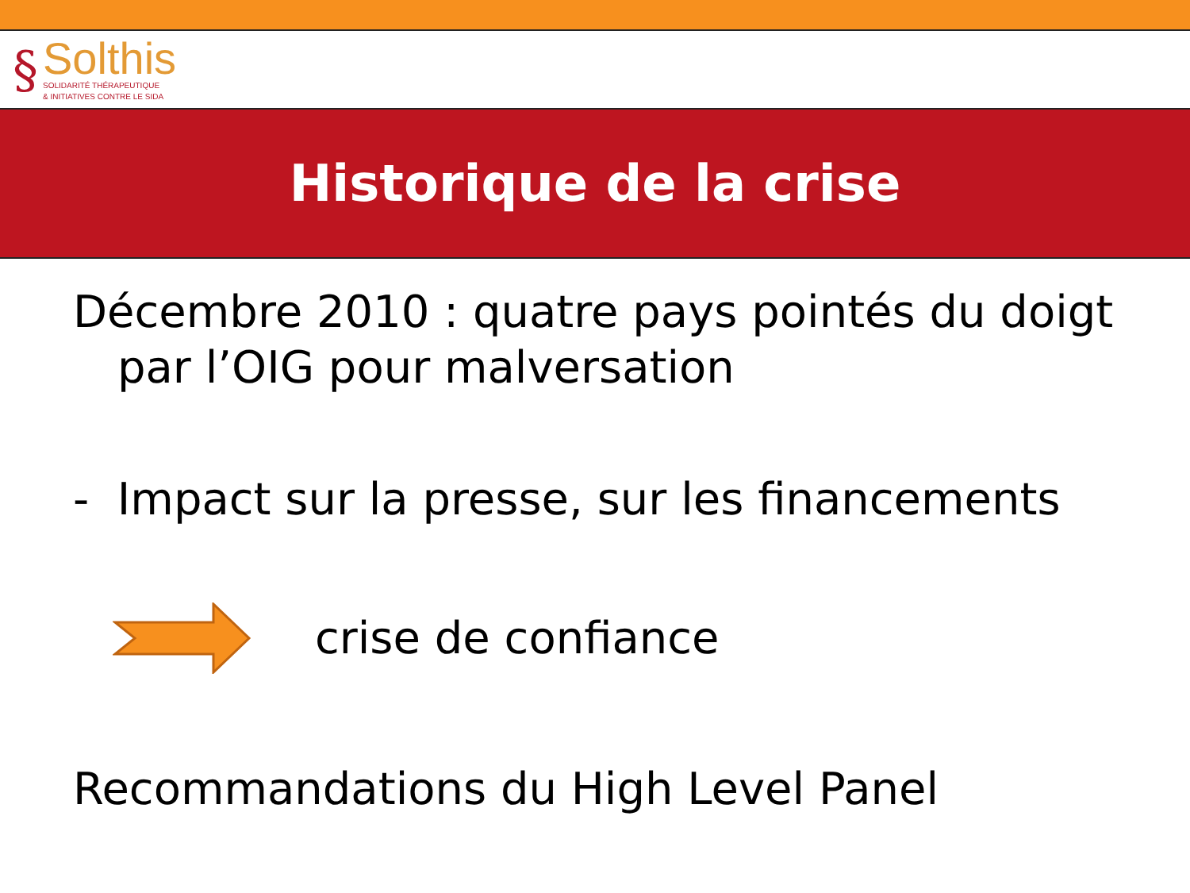§
Solthis
SOLIDARITÉ THÉRAPEUTIQUE
& INITIATIVES CONTRE LE SIDA
Historique de la crise
Décembre 2010 : quatre pays pointés du doigt par l’OIG pour malversation
- Impact sur la presse, sur les financements
crise de confiance
Recommandations du High Level Panel